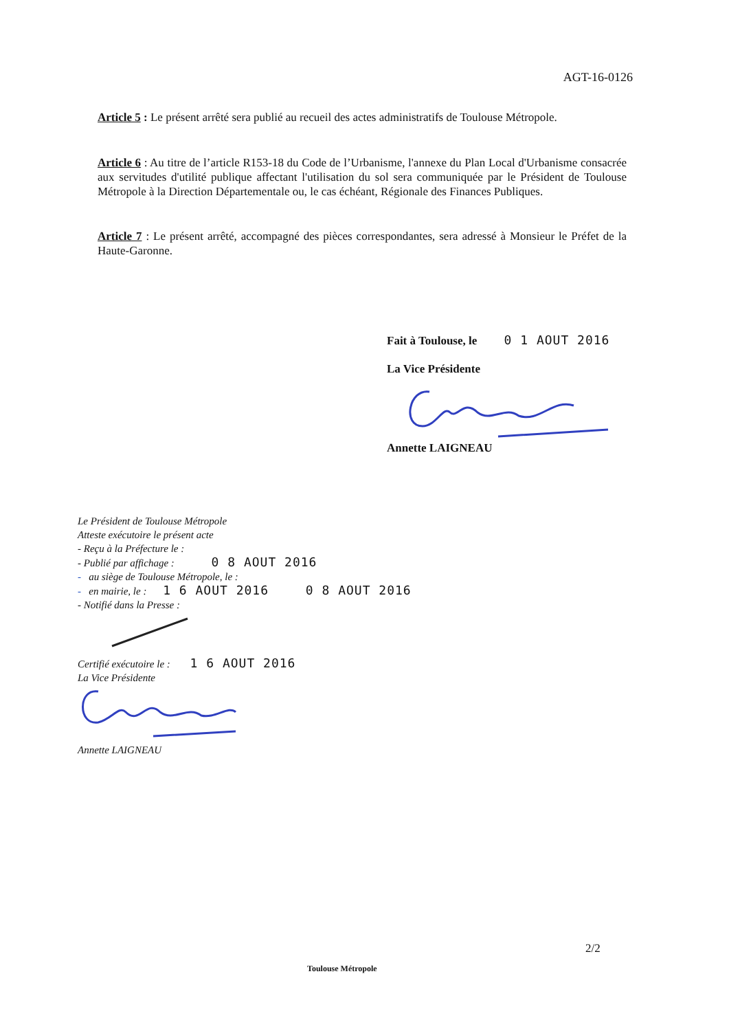AGT-16-0126
Article 5 : Le présent arrêté sera publié au recueil des actes administratifs de Toulouse Métropole.
Article 6 : Au titre de l’article R153-18 du Code de l’Urbanisme, l'annexe du Plan Local d'Urbanisme consacrée aux servitudes d'utilité publique affectant l'utilisation du sol sera communiquée par le Président de Toulouse Métropole à la Direction Départementale ou, le cas échéant, Régionale des Finances Publiques.
Article 7 : Le présent arrêté, accompagné des pièces correspondantes, sera adressé à Monsieur le Préfet de la Haute-Garonne.
Fait à Toulouse, le 0 1 AOUT 2016
La Vice Présidente
Annette LAIGNEAU
Le Président de Toulouse Métropole
Atteste exécutoire le présent acte
- Reçu à la Préfecture le :
- Publié par affichage : 0 8 AOUT 2016
- au siège de Toulouse Métropole, le :
- en mairie, le : 1 6 AOUT 2016 0 8 AOUT 2016
- Notifié dans la Presse :
Certifié exécutoire le : 1 6 AOUT 2016
La Vice Présidente
Annette LAIGNEAU
2/2
Toulouse Métropole